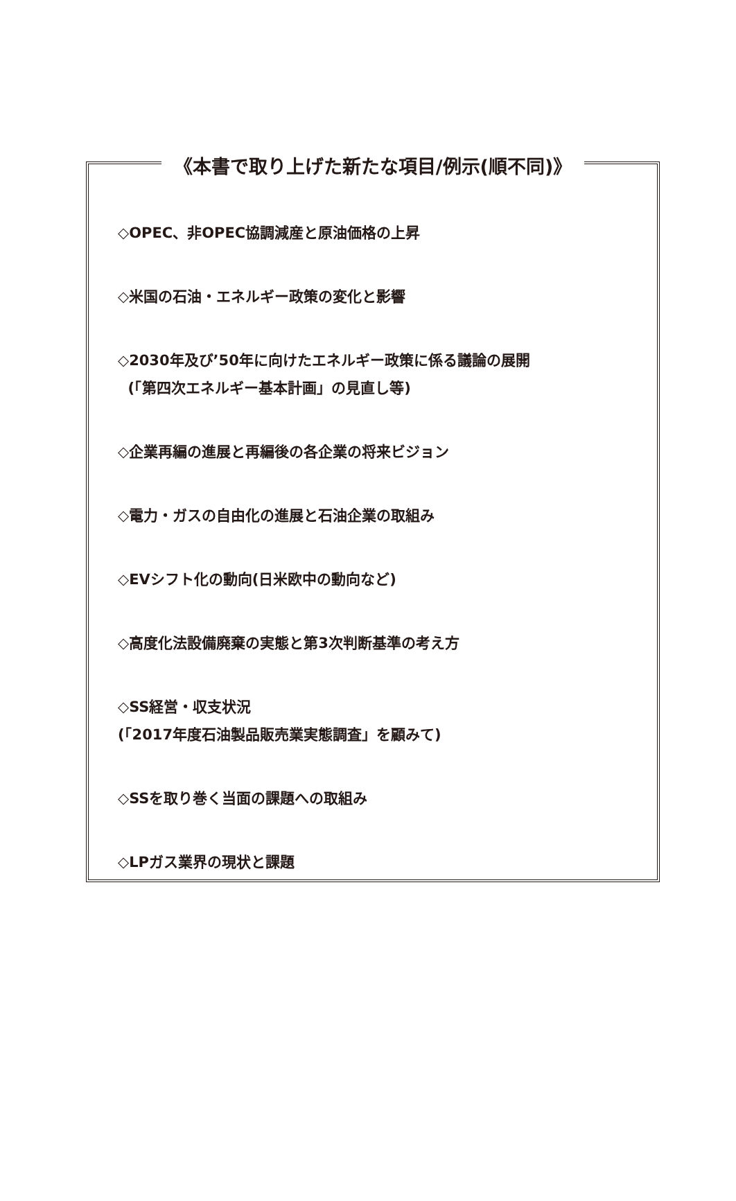《本書で取り上げた新たな項目/例示(順不同)》
◇OPEC、非OPEC協調減産と原油価格の上昇
◇米国の石油・エネルギー政策の変化と影響
◇2030年及び’50年に向けたエネルギー政策に係る議論の展開
(「第四次エネルギー基本計画」の見直し等)
◇企業再編の進展と再編後の各企業の将来ビジョン
◇電力・ガスの自由化の進展と石油企業の取組み
◇EVシフト化の動向(日米欧中の動向など)
◇高度化法設備廃棄の実態と第3次判断基準の考え方
◇SS経営・収支状況
(「2017年度石油製品販売業実態調査」を顧みて)
◇SSを取り巻く当面の課題への取組み
◇LPガス業界の現状と課題